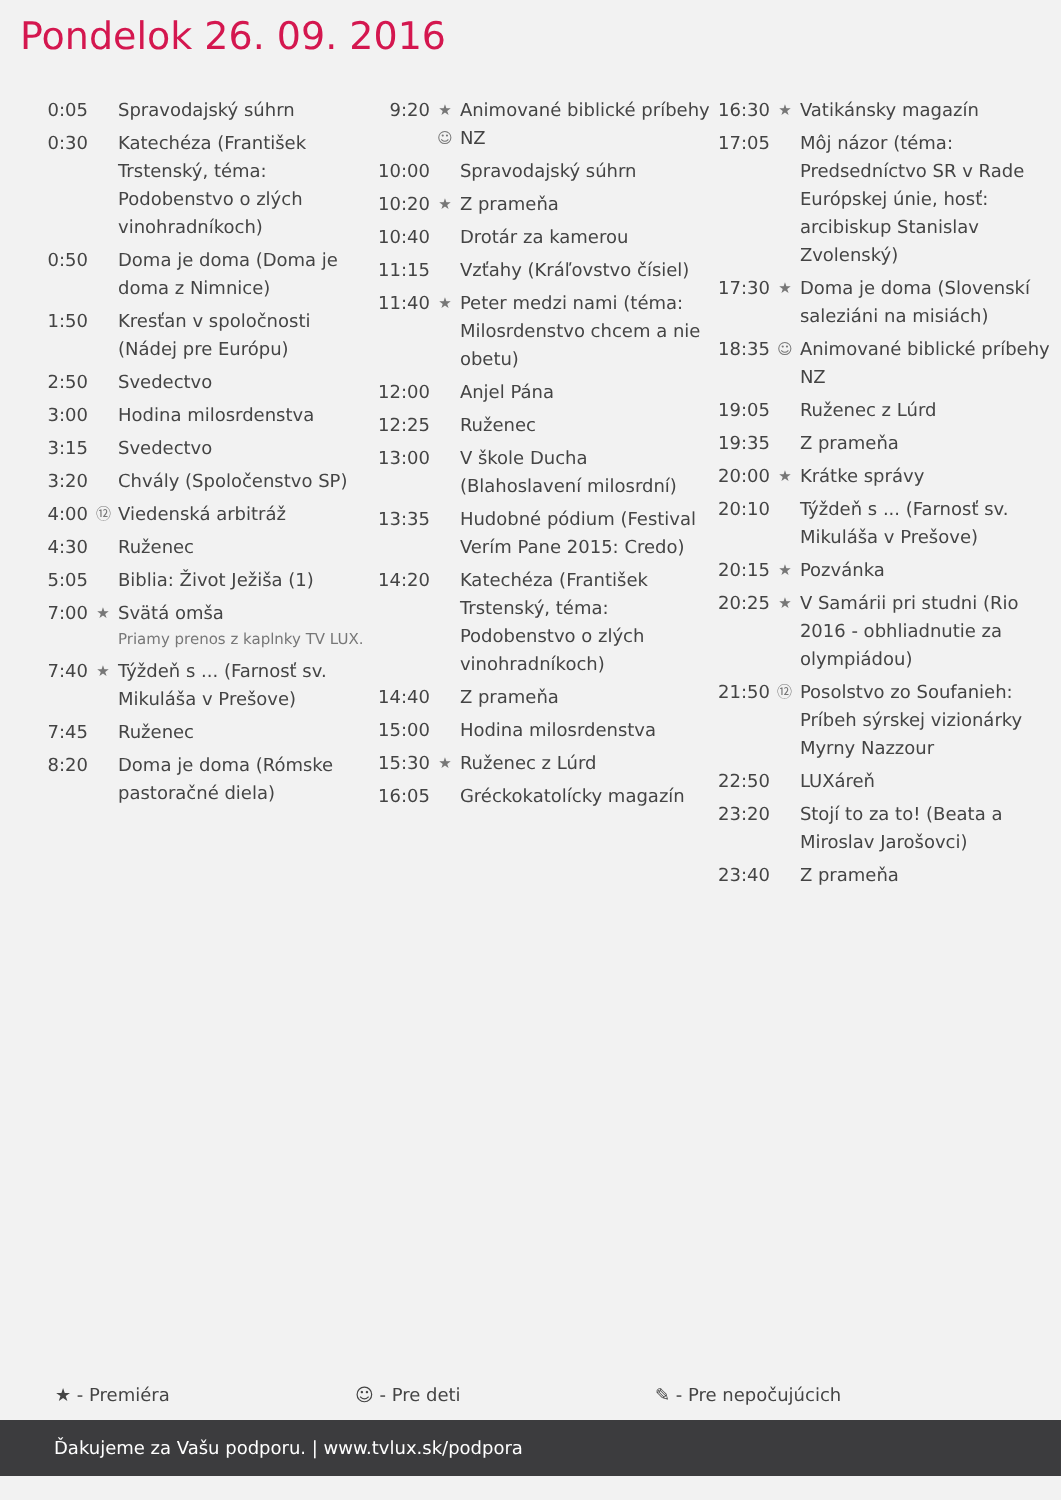Pondelok 26. 09. 2016
| 0:05 | | Spravodajský súhrn |
| 0:30 | | Katechéza (František Trstenský, téma: Podobenstvo o zlých vinohradníkoch) |
| 0:50 | | Doma je doma (Doma je doma z Nimnice) |
| 1:50 | | Kresťan v spoločnosti (Nádej pre Európu) |
| 2:50 | | Svedectvo |
| 3:00 | | Hodina milosrdenstva |
| 3:15 | | Svedectvo |
| 3:20 | | Chvály (Spoločenstvo SP) |
| 4:00 | ⑫ | Viedenská arbitráž |
| 4:30 | | Ruženec |
| 5:05 | | Biblia: Život Ježiša (1) |
| 7:00 | ★ | Svätá omša Priamy prenos z kaplnky TV LUX. |
| 7:40 | ★ | Týždeň s ... (Farnosť sv. Mikuláša v Prešove) |
| 7:45 | | Ruženec |
| 8:20 | | Doma je doma (Rómske pastoračné diela) |
| 9:20 | ★ ☺ | Animované biblické príbehy NZ |
| 10:00 | | Spravodajský súhrn |
| 10:20 | ★ | Z prameňa |
| 10:40 | | Drotár za kamerou |
| 11:15 | | Vzťahy (Kráľovstvo čísiel) |
| 11:40 | ★ | Peter medzi nami (téma: Milosrdenstvo chcem a nie obetu) |
| 12:00 | | Anjel Pána |
| 12:25 | | Ruženec |
| 13:00 | | V škole Ducha (Blahoslavení milosrdní) |
| 13:35 | | Hudobné pódium (Festival Verím Pane 2015: Credo) |
| 14:20 | | Katechéza (František Trstenský, téma: Podobenstvo o zlých vinohradníkoch) |
| 14:40 | | Z prameňa |
| 15:00 | | Hodina milosrdenstva |
| 15:30 | ★ | Ruženec z Lúrd |
| 16:05 | | Gréckokatolícky magazín |
| 16:30 | ★ | Vatikánsky magazín |
| 17:05 | | Môj názor (téma: Predsedníctvo SR v Rade Európskej únie, hosť: arcibiskup Stanislav Zvolenský) |
| 17:30 | ★ | Doma je doma (Slovenskí saleziáni na misiách) |
| 18:35 | ☺ | Animované biblické príbehy NZ |
| 19:05 | | Ruženec z Lúrd |
| 19:35 | | Z prameňa |
| 20:00 | ★ | Krátke správy |
| 20:10 | | Týždeň s ... (Farnosť sv. Mikuláša v Prešove) |
| 20:15 | ★ | Pozvánka |
| 20:25 | ★ | V Samárii pri studni (Rio 2016 - obhliadnutie za olympiádou) |
| 21:50 | ⑫ | Posolstvo zo Soufanieh: Príbeh sýrskej vizionárky Myrny Nazzour |
| 22:50 | | LUXáreň |
| 23:20 | | Stojí to za to! (Beata a Miroslav Jarošovci) |
| 23:40 | | Z prameňa |
★ - Premiéra ☺ - Pre deti ✎ - Pre nepočujúcich
Ďakujeme za Vašu podporu. | www.tvlux.sk/podpora